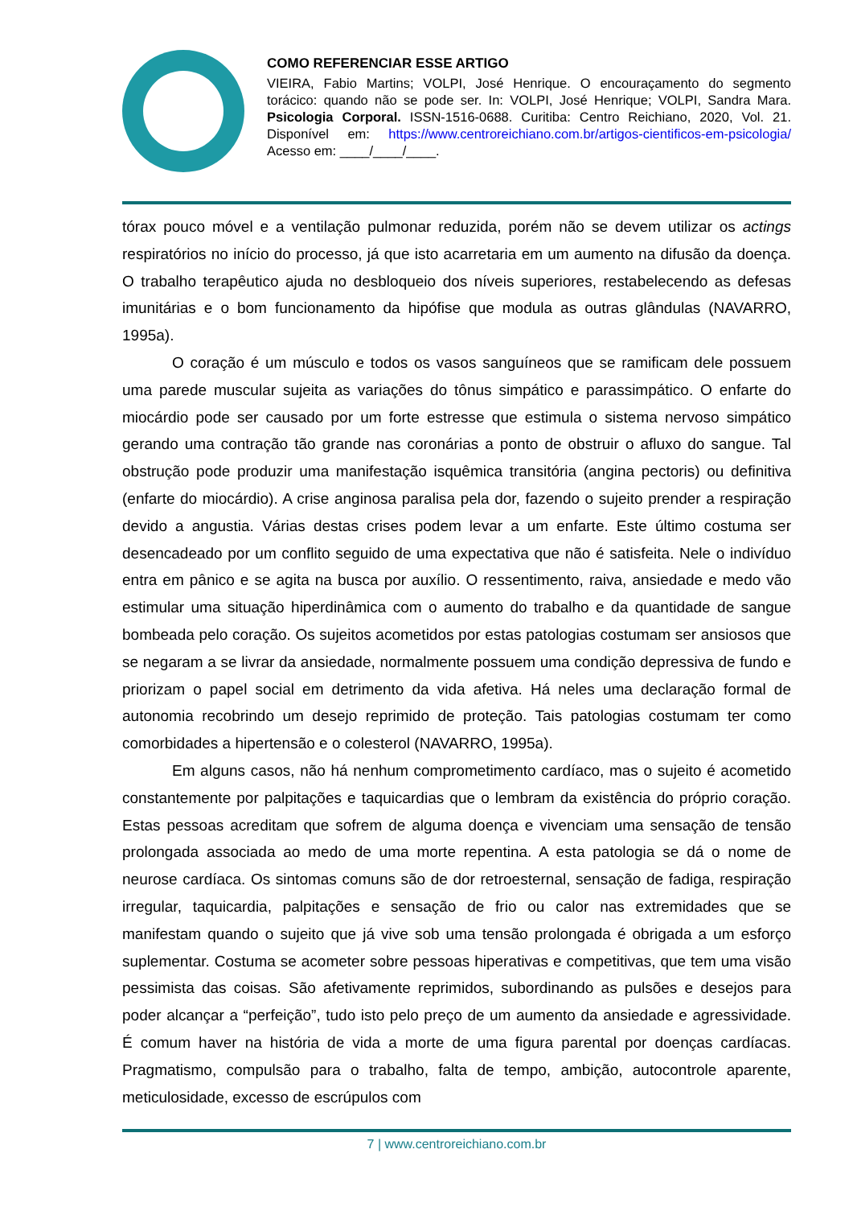COMO REFERENCIAR ESSE ARTIGO
VIEIRA, Fabio Martins; VOLPI, José Henrique. O encouraçamento do segmento torácico: quando não se pode ser. In: VOLPI, José Henrique; VOLPI, Sandra Mara. Psicologia Corporal. ISSN-1516-0688. Curitiba: Centro Reichiano, 2020, Vol. 21. Disponível em: https://www.centroreichiano.com.br/artigos-cientificos-em-psicologia/ Acesso em: ____/____/____.
tórax pouco móvel e a ventilação pulmonar reduzida, porém não se devem utilizar os actings respiratórios no início do processo, já que isto acarretaria em um aumento na difusão da doença. O trabalho terapêutico ajuda no desbloqueio dos níveis superiores, restabelecendo as defesas imunitárias e o bom funcionamento da hipófise que modula as outras glândulas (NAVARRO, 1995a).
O coração é um músculo e todos os vasos sanguíneos que se ramificam dele possuem uma parede muscular sujeita as variações do tônus simpático e parassimpático. O enfarte do miocárdio pode ser causado por um forte estresse que estimula o sistema nervoso simpático gerando uma contração tão grande nas coronárias a ponto de obstruir o afluxo do sangue. Tal obstrução pode produzir uma manifestação isquêmica transitória (angina pectoris) ou definitiva (enfarte do miocárdio). A crise anginosa paralisa pela dor, fazendo o sujeito prender a respiração devido a angustia. Várias destas crises podem levar a um enfarte. Este último costuma ser desencadeado por um conflito seguido de uma expectativa que não é satisfeita. Nele o indivíduo entra em pânico e se agita na busca por auxílio. O ressentimento, raiva, ansiedade e medo vão estimular uma situação hiperdinâmica com o aumento do trabalho e da quantidade de sangue bombeada pelo coração. Os sujeitos acometidos por estas patologias costumam ser ansiosos que se negaram a se livrar da ansiedade, normalmente possuem uma condição depressiva de fundo e priorizam o papel social em detrimento da vida afetiva. Há neles uma declaração formal de autonomia recobrindo um desejo reprimido de proteção. Tais patologias costumam ter como comorbidades a hipertensão e o colesterol (NAVARRO, 1995a).
Em alguns casos, não há nenhum comprometimento cardíaco, mas o sujeito é acometido constantemente por palpitações e taquicardias que o lembram da existência do próprio coração. Estas pessoas acreditam que sofrem de alguma doença e vivenciam uma sensação de tensão prolongada associada ao medo de uma morte repentina. A esta patologia se dá o nome de neurose cardíaca. Os sintomas comuns são de dor retroesternal, sensação de fadiga, respiração irregular, taquicardia, palpitações e sensação de frio ou calor nas extremidades que se manifestam quando o sujeito que já vive sob uma tensão prolongada é obrigada a um esforço suplementar. Costuma se acometer sobre pessoas hiperativas e competitivas, que tem uma visão pessimista das coisas. São afetivamente reprimidos, subordinando as pulsões e desejos para poder alcançar a “perfeição”, tudo isto pelo preço de um aumento da ansiedade e agressividade. É comum haver na história de vida a morte de uma figura parental por doenças cardíacas. Pragmatismo, compulsão para o trabalho, falta de tempo, ambição, autocontrole aparente, meticulosidade, excesso de escrúpulos com
7 | www.centroreichiano.com.br